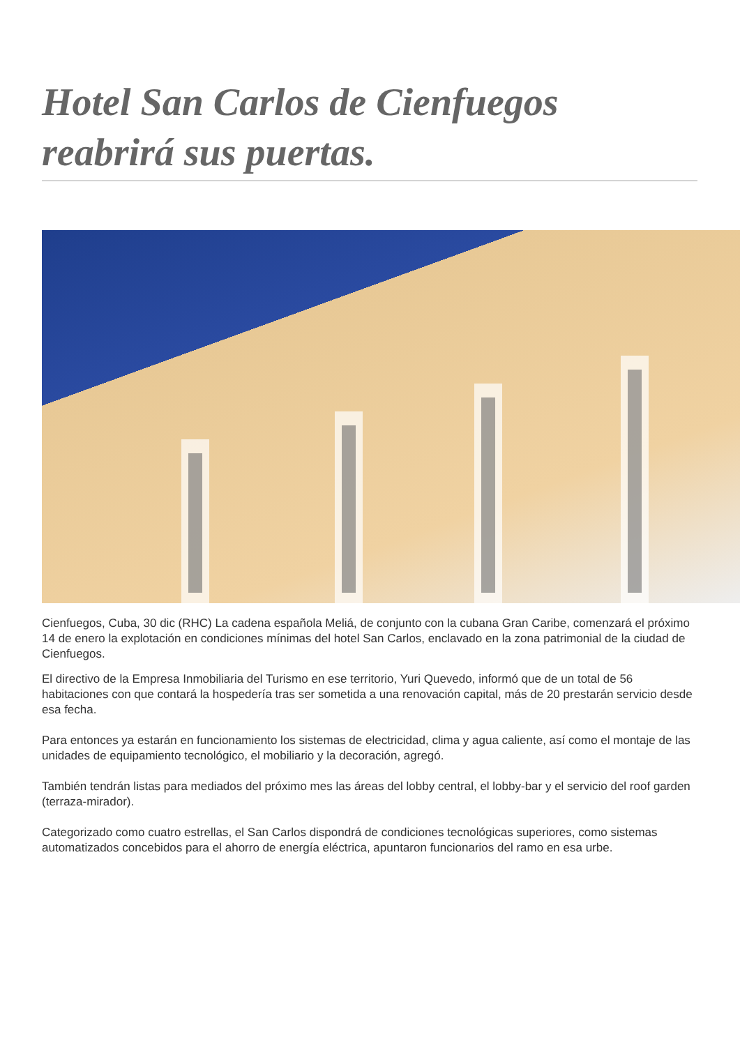Hotel San Carlos de Cienfuegos reabrirá sus puertas.
Cienfuegos, Cuba, 30 dic (RHC) La cadena española Meliá, de conjunto con la cubana Gran Caribe, comenzará el próximo 14 de enero la explotación en condiciones mínimas del hotel San Carlos, enclavado en la zona patrimonial de la ciudad de Cienfuegos.
El directivo de la Empresa Inmobiliaria del Turismo en ese territorio, Yuri Quevedo, informó que de un total de 56 habitaciones con que contará la hospedería tras ser sometida a una renovación capital, más de 20 prestarán servicio desde esa fecha.
Para entonces ya estarán en funcionamiento los sistemas de electricidad, clima y agua caliente, así como el montaje de las unidades de equipamiento tecnológico, el mobiliario y la decoración, agregó.
También tendrán listas para mediados del próximo mes las áreas del lobby central, el lobby-bar y el servicio del roof garden (terraza-mirador).
Categorizado como cuatro estrellas, el San Carlos dispondrá de condiciones tecnológicas superiores, como sistemas automatizados concebidos para el ahorro de energía eléctrica, apuntaron funcionarios del ramo en esa urbe.